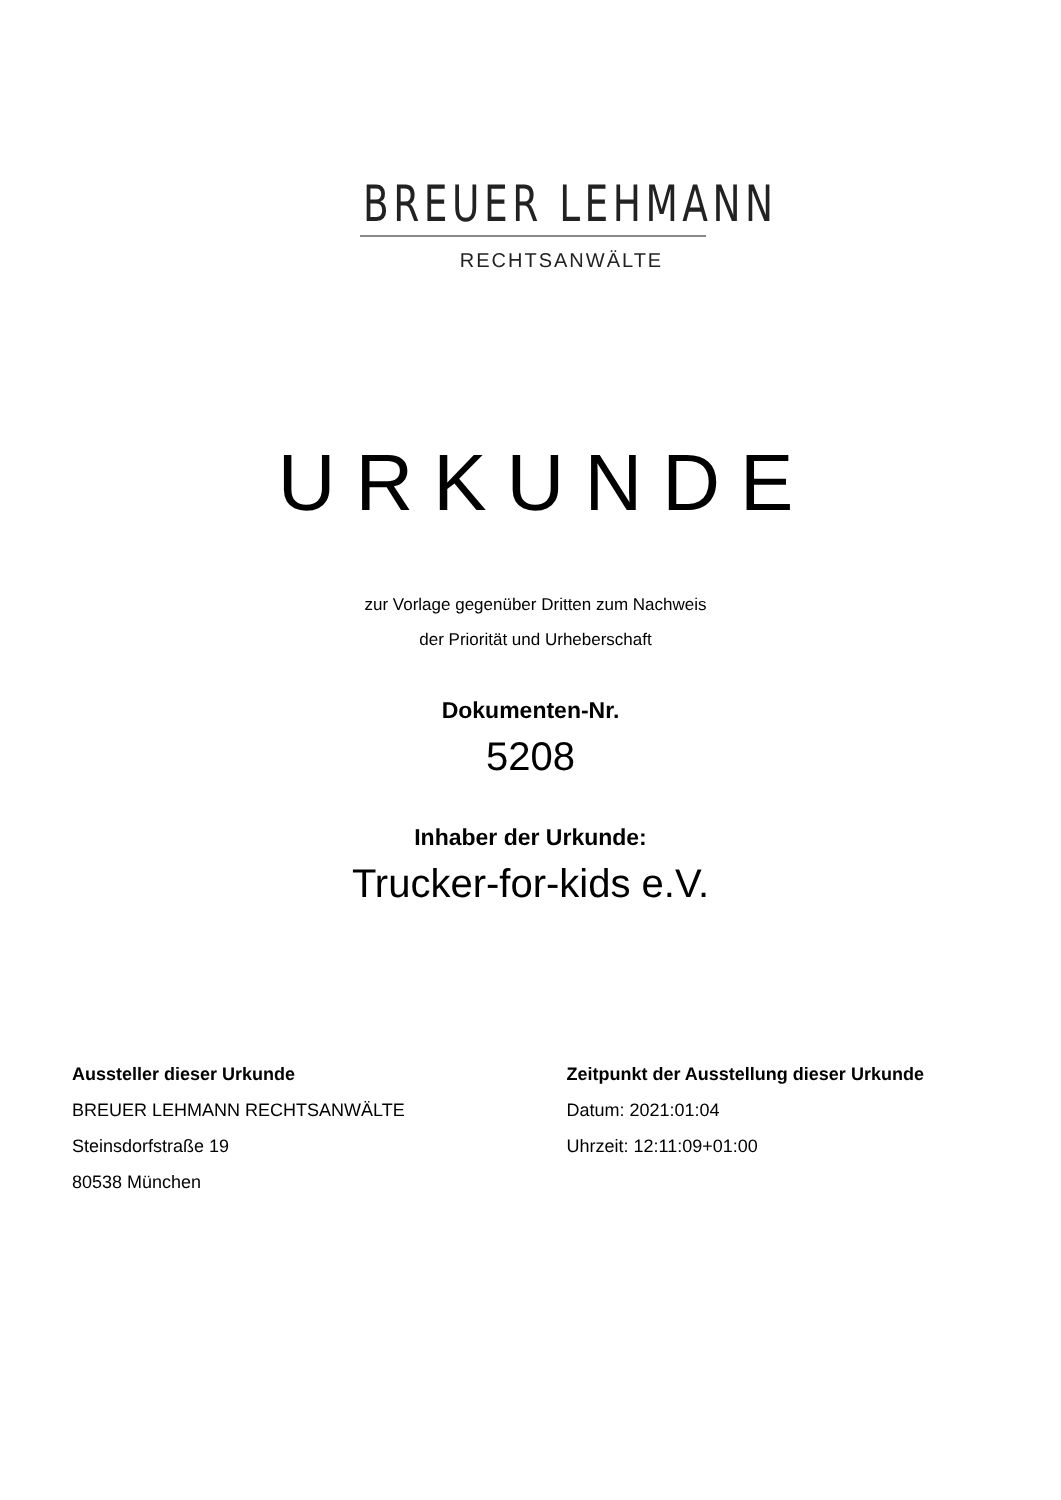BREUER LEHMANN
RECHTSANWÄLTE
URKUNDE
zur Vorlage gegenüber Dritten zum Nachweis
der Priorität und Urheberschaft
Dokumenten-Nr.
5208
Inhaber der Urkunde:
Trucker-for-kids e.V.
Aussteller dieser Urkunde
BREUER LEHMANN RECHTSANWÄLTE
Steinsdorfstraße 19
80538 München
Zeitpunkt der Ausstellung dieser Urkunde
Datum: 2021:01:04
Uhrzeit: 12:11:09+01:00